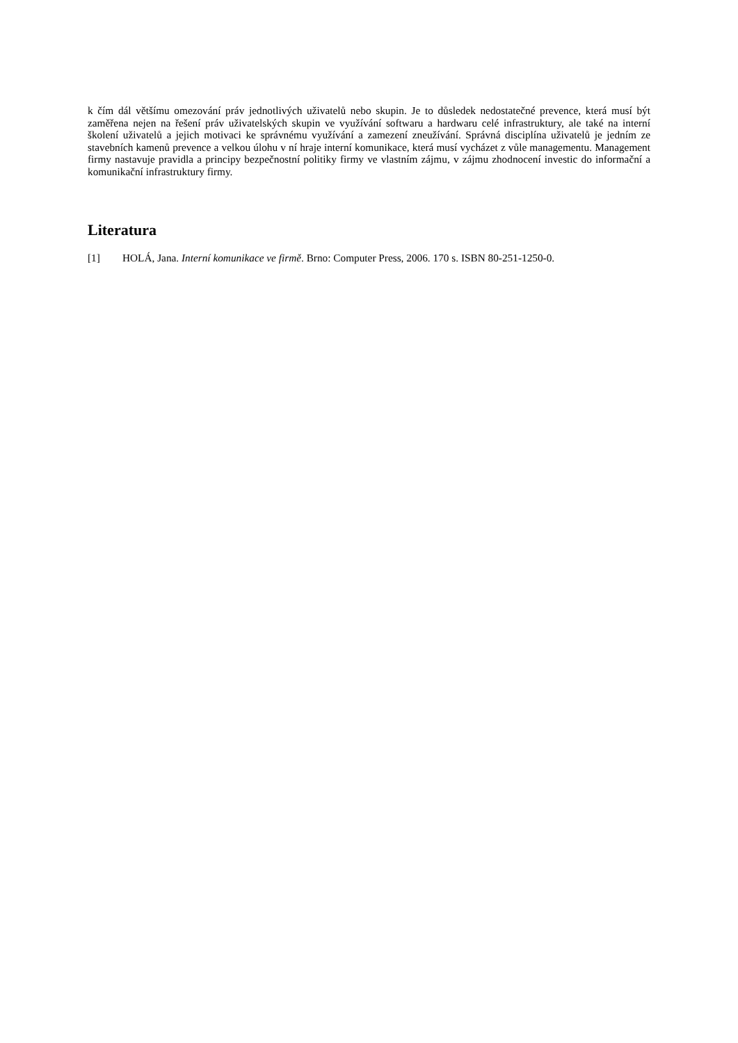k čím dál většímu omezování práv jednotlivých uživatelů nebo skupin. Je to důsledek nedostatečné prevence, která musí být zaměřena nejen na řešení práv uživatelských skupin ve využívání softwaru a hardwaru celé infrastruktury, ale také na interní školení uživatelů a jejich motivaci ke správnému využívání a zamezení zneužívání. Správná disciplína uživatelů je jedním ze stavebních kamenů prevence a velkou úlohu v ní hraje interní komunikace, která musí vycházet z vůle managementu. Management firmy nastavuje pravidla a principy bezpečnostní politiky firmy ve vlastním zájmu, v zájmu zhodnocení investic do informační a komunikační infrastruktury firmy.
Literatura
[1] HOLÁ, Jana. Interní komunikace ve firmě. Brno: Computer Press, 2006. 170 s. ISBN 80-251-1250-0.